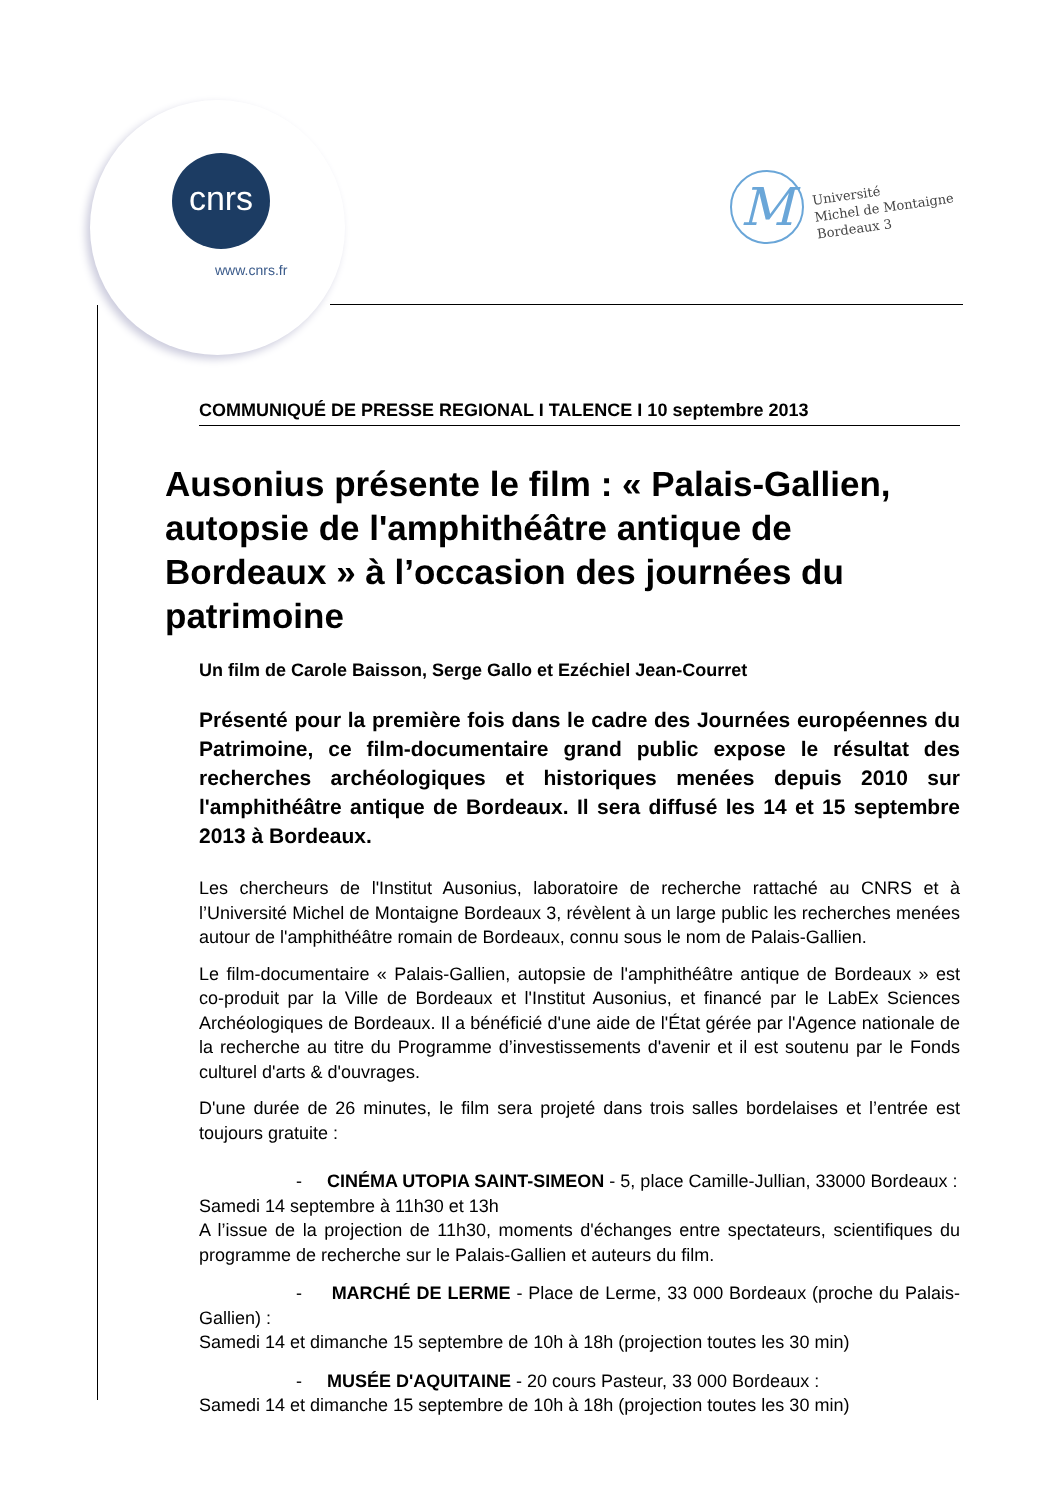cnrs
www.cnrs.fr
M
Université
Michel de Montaigne
Bordeaux 3
COMMUNIQUÉ DE PRESSE REGIONAL I TALENCE I 10 septembre 2013
Ausonius présente le film : « Palais-Gallien, autopsie de l'amphithéâtre antique de Bordeaux » à l’occasion des journées du patrimoine
Un film de Carole Baisson, Serge Gallo et Ezéchiel Jean-Courret
Présenté pour la première fois dans le cadre des Journées européennes du Patrimoine, ce film-documentaire grand public expose le résultat des recherches archéologiques et historiques menées depuis 2010 sur l'amphithéâtre antique de Bordeaux. Il sera diffusé les 14 et 15 septembre 2013 à Bordeaux.
Les chercheurs de l'Institut Ausonius, laboratoire de recherche rattaché au CNRS et à l’Université Michel de Montaigne Bordeaux 3, révèlent à un large public les recherches menées autour de l'amphithéâtre romain de Bordeaux, connu sous le nom de Palais-Gallien.
Le film-documentaire « Palais-Gallien, autopsie de l'amphithéâtre antique de Bordeaux » est co-produit par la Ville de Bordeaux et l'Institut Ausonius, et financé par le LabEx Sciences Archéologiques de Bordeaux. Il a bénéficié d'une aide de l'État gérée par l'Agence nationale de la recherche au titre du Programme d’investissements d'avenir et il est soutenu par le Fonds culturel d'arts & d'ouvrages.
D'une durée de 26 minutes, le film sera projeté dans trois salles bordelaises et l’entrée est toujours gratuite :
- CINÉMA UTOPIA SAINT-SIMEON - 5, place Camille-Jullian, 33000 Bordeaux :
Samedi 14 septembre à 11h30 et 13h
A l’issue de la projection de 11h30, moments d'échanges entre spectateurs, scientifiques du programme de recherche sur le Palais-Gallien et auteurs du film.
- MARCHÉ DE LERME - Place de Lerme, 33 000 Bordeaux (proche du Palais-Gallien) :
Samedi 14 et dimanche 15 septembre de 10h à 18h (projection toutes les 30 min)
- MUSÉE D'AQUITAINE - 20 cours Pasteur, 33 000 Bordeaux :
Samedi 14 et dimanche 15 septembre de 10h à 18h (projection toutes les 30 min)